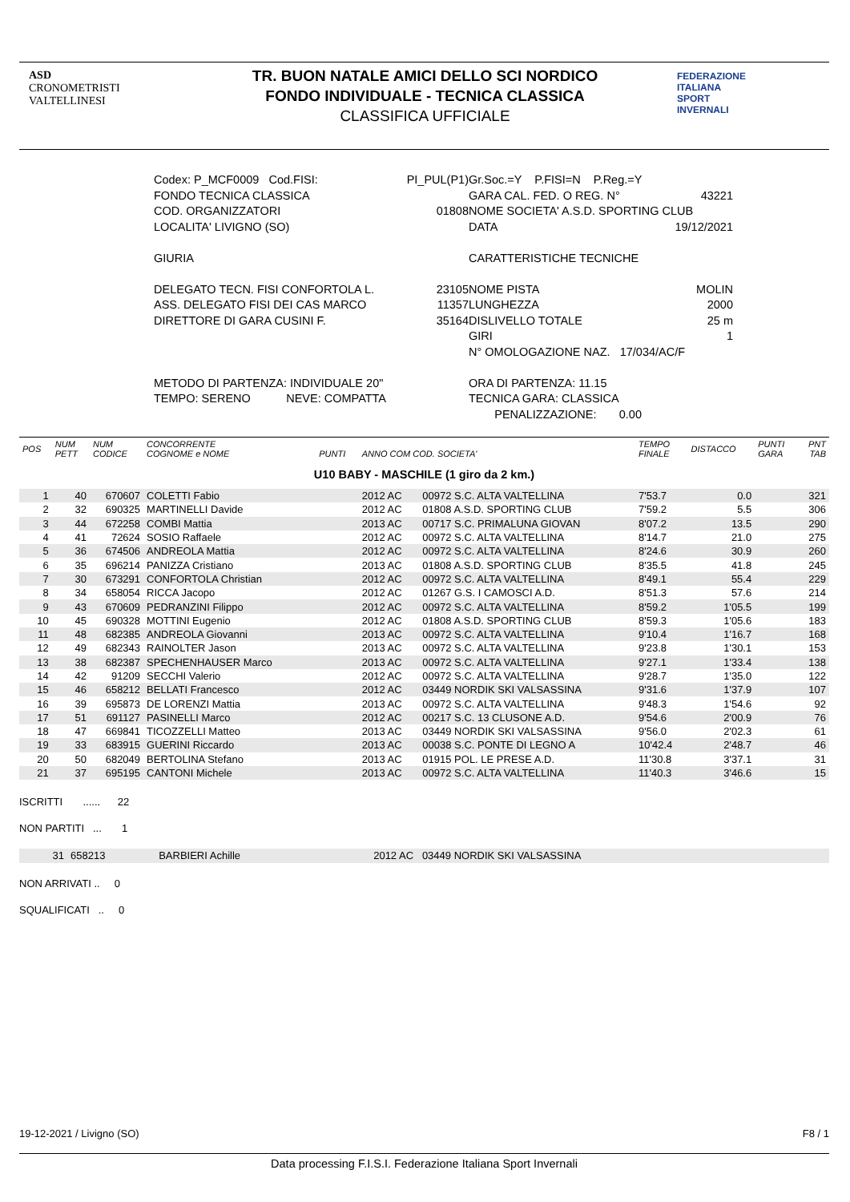ASD
CRONOMETRISTI
VALTELLINESI
FEDERAZIONE
ITALIANA
SPORT
INVERNALI
TR. BUON NATALE AMICI DELLO SCI NORDICO
FONDO INDIVIDUALE - TECNICA CLASSICA
CLASSIFICA UFFICIALE
Codex: P_MCF0009 Cod.FISI: PI_PUL(P1)
FONDO TECNICA CLASSICA
COD. ORGANIZZATORI 01808
LOCALITA' LIVIGNO (SO)
GIURIA
DELEGATO TECN. FISI CONFORTOLA L. 23105
ASS. DELEGATO FISI DEI CAS MARCO 11357
DIRETTORE DI GARA CUSINI F. 35164
METODO DI PARTENZA: INDIVIDUALE 20"
TEMPO: SERENO NEVE: COMPATTA
Gr.Soc.=Y P.FISI=N P.Reg.=Y
GARA CAL. FED. O REG. N° 43221
NOME SOCIETA' A.S.D. SPORTING CLUB
DATA 19/12/2021
CARATTERISTICHE TECNICHE
NOME PISTA MOLIN
LUNGHEZZA 2000
DISLIVELLO TOTALE 25 m
GIRI 1
N° OMOLOGAZIONE NAZ. 17/034/AC/F
ORA DI PARTENZA: 11.15
TECNICA GARA: CLASSICA
PENALIZZAZIONE: 0.00
| POS | NUM PETT | NUM CODICE | CONCORRENTE COGNOME e NOME | PUNTI | ANNO COM COD. SOCIETA' | | TEMPO FINALE | DISTACCO | PUNTI GARA | PNT TAB |
| --- | --- | --- | --- | --- | --- | --- | --- | --- | --- | --- |
| U10 BABY - MASCHILE (1 giro da 2 km.) | | | | | | | | | | |
| 1 | 40 | 670607 | COLETTI Fabio | | 2012 AC | 00972 S.C. ALTA VALTELLINA | 7'53.7 | 0.0 | | 321 |
| 2 | 32 | 690325 | MARTINELLI Davide | | 2012 AC | 01808 A.S.D. SPORTING CLUB | 7'59.2 | 5.5 | | 306 |
| 3 | 44 | 672258 | COMBI Mattia | | 2013 AC | 00717 S.C. PRIMALUNA GIOVAN | 8'07.2 | 13.5 | | 290 |
| 4 | 41 | 72624 | SOSIO Raffaele | | 2012 AC | 00972 S.C. ALTA VALTELLINA | 8'14.7 | 21.0 | | 275 |
| 5 | 36 | 674506 | ANDREOLA Mattia | | 2012 AC | 00972 S.C. ALTA VALTELLINA | 8'24.6 | 30.9 | | 260 |
| 6 | 35 | 696214 | PANIZZA Cristiano | | 2013 AC | 01808 A.S.D. SPORTING CLUB | 8'35.5 | 41.8 | | 245 |
| 7 | 30 | 673291 | CONFORTOLA Christian | | 2012 AC | 00972 S.C. ALTA VALTELLINA | 8'49.1 | 55.4 | | 229 |
| 8 | 34 | 658054 | RICCA Jacopo | | 2012 AC | 01267 G.S. I CAMOSCI A.D. | 8'51.3 | 57.6 | | 214 |
| 9 | 43 | 670609 | PEDRANZINI Filippo | | 2012 AC | 00972 S.C. ALTA VALTELLINA | 8'59.2 | 1'05.5 | | 199 |
| 10 | 45 | 690328 | MOTTINI Eugenio | | 2012 AC | 01808 A.S.D. SPORTING CLUB | 8'59.3 | 1'05.6 | | 183 |
| 11 | 48 | 682385 | ANDREOLA Giovanni | | 2013 AC | 00972 S.C. ALTA VALTELLINA | 9'10.4 | 1'16.7 | | 168 |
| 12 | 49 | 682343 | RAINOLTER Jason | | 2013 AC | 00972 S.C. ALTA VALTELLINA | 9'23.8 | 1'30.1 | | 153 |
| 13 | 38 | 682387 | SPECHENHAUSER Marco | | 2013 AC | 00972 S.C. ALTA VALTELLINA | 9'27.1 | 1'33.4 | | 138 |
| 14 | 42 | 91209 | SECCHI Valerio | | 2012 AC | 00972 S.C. ALTA VALTELLINA | 9'28.7 | 1'35.0 | | 122 |
| 15 | 46 | 658212 | BELLATI Francesco | | 2012 AC | 03449 NORDIK SKI VALSASSINA | 9'31.6 | 1'37.9 | | 107 |
| 16 | 39 | 695873 | DE LORENZI Mattia | | 2013 AC | 00972 S.C. ALTA VALTELLINA | 9'48.3 | 1'54.6 | | 92 |
| 17 | 51 | 691127 | PASINELLI Marco | | 2012 AC | 00217 S.C. 13 CLUSONE A.D. | 9'54.6 | 2'00.9 | | 76 |
| 18 | 47 | 669841 | TICOZZELLI Matteo | | 2013 AC | 03449 NORDIK SKI VALSASSINA | 9'56.0 | 2'02.3 | | 61 |
| 19 | 33 | 683915 | GUERINI Riccardo | | 2013 AC | 00038 S.C. PONTE DI LEGNO A | 10'42.4 | 2'48.7 | | 46 |
| 20 | 50 | 682049 | BERTOLINA Stefano | | 2013 AC | 01915 POL. LE PRESE A.D. | 11'30.8 | 3'37.1 | | 31 |
| 21 | 37 | 695195 | CANTONI Michele | | 2013 AC | 00972 S.C. ALTA VALTELLINA | 11'40.3 | 3'46.6 | | 15 |
ISCRITTI ...... 22
NON PARTITI ... 1
| | 31 | 658213 | BARBIERI Achille | 2012 AC 03449 NORDIK SKI VALSASSINA |
NON ARRIVATI .. 0
SQUALIFICATI .. 0
19-12-2021 / Livigno (SO) F8 / 1
Data processing F.I.S.I. Federazione Italiana Sport Invernali